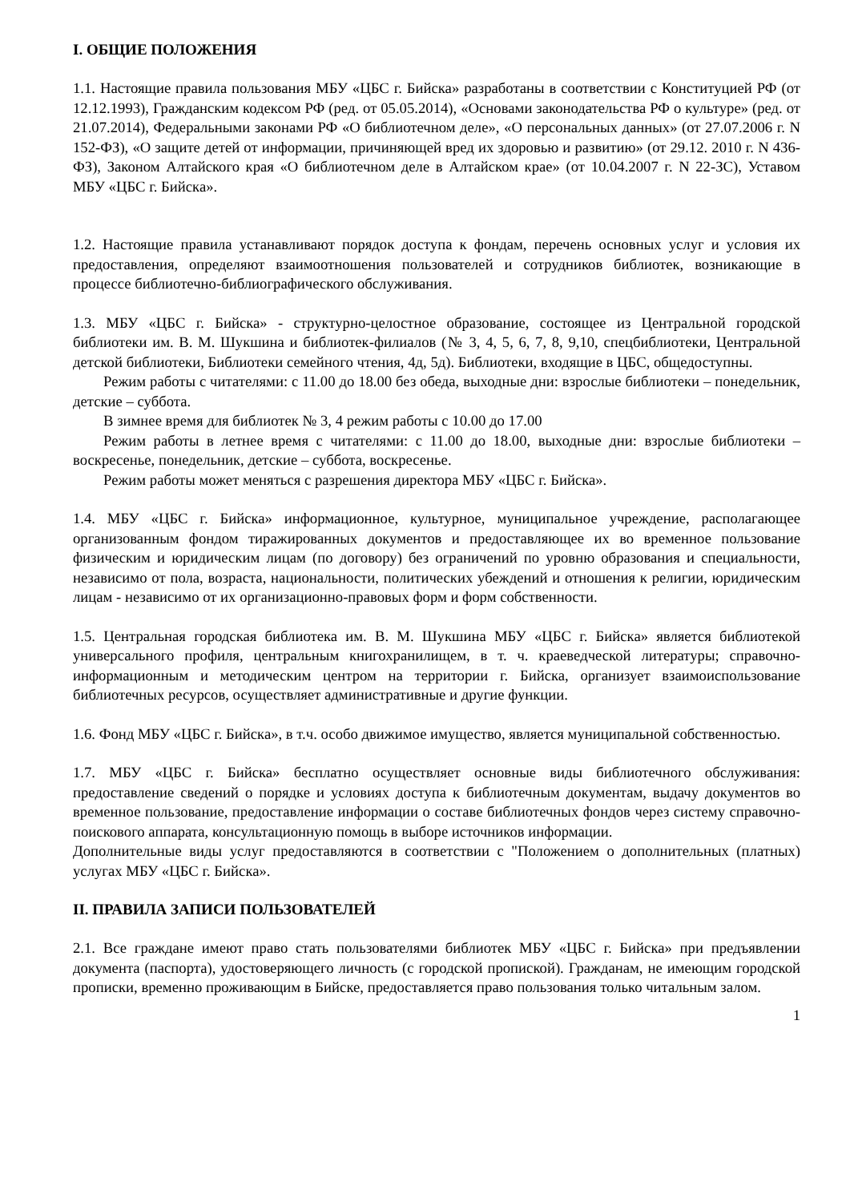I. ОБЩИЕ ПОЛОЖЕНИЯ
1.1. Настоящие правила пользования МБУ «ЦБС г. Бийска» разработаны в соответствии с Конституцией РФ (от 12.12.1993), Гражданским кодексом РФ (ред. от 05.05.2014), «Основами законодательства РФ о культуре» (ред. от 21.07.2014), Федеральными законами РФ «О библиотечном деле», «О персональных данных» (от 27.07.2006 г. N 152-ФЗ), «О защите детей от информации, причиняющей вред их здоровью и развитию» (от 29.12. 2010 г. N 436-ФЗ), Законом Алтайского края «О библиотечном деле в Алтайском крае» (от 10.04.2007 г. N 22-ЗС), Уставом МБУ «ЦБС г. Бийска».
1.2. Настоящие правила устанавливают порядок доступа к фондам, перечень основных услуг и условия их предоставления, определяют взаимоотношения пользователей и сотрудников библиотек, возникающие в процессе библиотечно-библиографического обслуживания.
1.3. МБУ «ЦБС г. Бийска» - структурно-целостное образование, состоящее из Центральной городской библиотеки им. В. М. Шукшина и библиотек-филиалов (№ 3, 4, 5, 6, 7, 8, 9,10, спецбиблиотеки, Центральной детской библиотеки, Библиотеки семейного чтения, 4д, 5д). Библиотеки, входящие в ЦБС, общедоступны.
Режим работы с читателями: с 11.00 до 18.00 без обеда, выходные дни: взрослые библиотеки – понедельник, детские – суббота.
В зимнее время для библиотек № 3, 4 режим работы с 10.00 до 17.00
Режим работы в летнее время с читателями: с 11.00 до 18.00, выходные дни: взрослые библиотеки – воскресенье, понедельник, детские – суббота, воскресенье.
Режим работы может меняться с разрешения директора МБУ «ЦБС г. Бийска».
1.4. МБУ «ЦБС г. Бийска» информационное, культурное, муниципальное учреждение, располагающее организованным фондом тиражированных документов и предоставляющее их во временное пользование физическим и юридическим лицам (по договору) без ограничений по уровню образования и специальности, независимо от пола, возраста, национальности, политических убеждений и отношения к религии, юридическим лицам - независимо от их организационно-правовых форм и форм собственности.
1.5. Центральная городская библиотека им. В. М. Шукшина МБУ «ЦБС г. Бийска» является библиотекой универсального профиля, центральным книгохранилищем, в т. ч. краеведческой литературы; справочно-информационным и методическим центром на территории г. Бийска, организует взаимоиспользование библиотечных ресурсов, осуществляет административные и другие функции.
1.6. Фонд МБУ «ЦБС г. Бийска», в т.ч. особо движимое имущество, является муниципальной собственностью.
1.7. МБУ «ЦБС г. Бийска» бесплатно осуществляет основные виды библиотечного обслуживания: предоставление сведений о порядке и условиях доступа к библиотечным документам, выдачу документов во временное пользование, предоставление информации о составе библиотечных фондов через систему справочно-поискового аппарата, консультационную помощь в выборе источников информации.
Дополнительные виды услуг предоставляются в соответствии с "Положением о дополнительных (платных) услугах МБУ «ЦБС г. Бийска».
II. ПРАВИЛА ЗАПИСИ ПОЛЬЗОВАТЕЛЕЙ
2.1. Все граждане имеют право стать пользователями библиотек МБУ «ЦБС г. Бийска» при предъявлении документа (паспорта), удостоверяющего личность (с городской пропиской). Гражданам, не имеющим городской прописки, временно проживающим в Бийске, предоставляется право пользования только читальным залом.
1